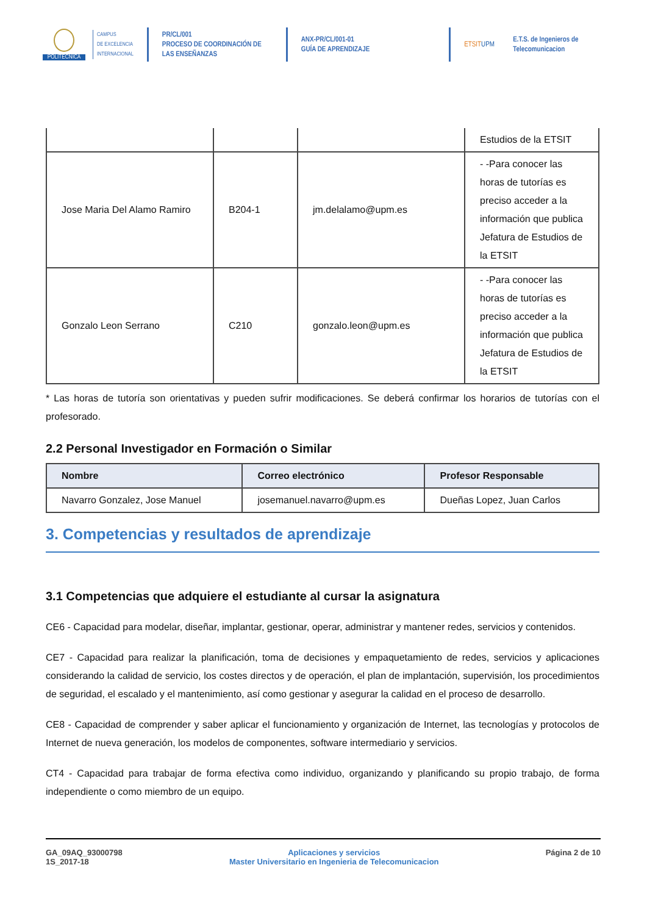POLITÉCNICA
CAMPUS
DE EXCELENCIA
INTERNACIONAL
PR/CL/001
PROCESO DE COORDINACIÓN DE
LAS ENSEÑANZAS
ANX-PR/CL/001-01
GUÍA DE APRENDIZAJE
ETSITUPM
E.T.S. de Ingenieros de
Telecomunicacion
| | | | Estudios de la ETSIT |
| Jose Maria Del Alamo Ramiro | B204-1 | jm.delalamo@upm.es | - -Para conocer las horas de tutorías es preciso acceder a la información que publica Jefatura de Estudios de la ETSIT |
| Gonzalo Leon Serrano | C210 | gonzalo.leon@upm.es | - -Para conocer las horas de tutorías es preciso acceder a la información que publica Jefatura de Estudios de la ETSIT |
* Las horas de tutoría son orientativas y pueden sufrir modificaciones. Se deberá confirmar los horarios de tutorías con el profesorado.
2.2 Personal Investigador en Formación o Similar
| Nombre | Correo electrónico | Profesor Responsable |
| --- | --- | --- |
| Navarro Gonzalez, Jose Manuel | josemanuel.navarro@upm.es | Dueñas Lopez, Juan Carlos |
3. Competencias y resultados de aprendizaje
3.1 Competencias que adquiere el estudiante al cursar la asignatura
CE6 - Capacidad para modelar, diseñar, implantar, gestionar, operar, administrar y mantener redes, servicios y contenidos.
CE7 - Capacidad para realizar la planificación, toma de decisiones y empaquetamiento de redes, servicios y aplicaciones considerando la calidad de servicio, los costes directos y de operación, el plan de implantación, supervisión, los procedimientos de seguridad, el escalado y el mantenimiento, así como gestionar y asegurar la calidad en el proceso de desarrollo.
CE8 - Capacidad de comprender y saber aplicar el funcionamiento y organización de Internet, las tecnologías y protocolos de Internet de nueva generación, los modelos de componentes, software intermediario y servicios.
CT4 - Capacidad para trabajar de forma efectiva como individuo, organizando y planificando su propio trabajo, de forma independiente o como miembro de un equipo.
GA_09AQ_93000798
1S_2017-18
Aplicaciones y servicios
Master Universitario en Ingenieria de Telecomunicacion
Página 2 de 10